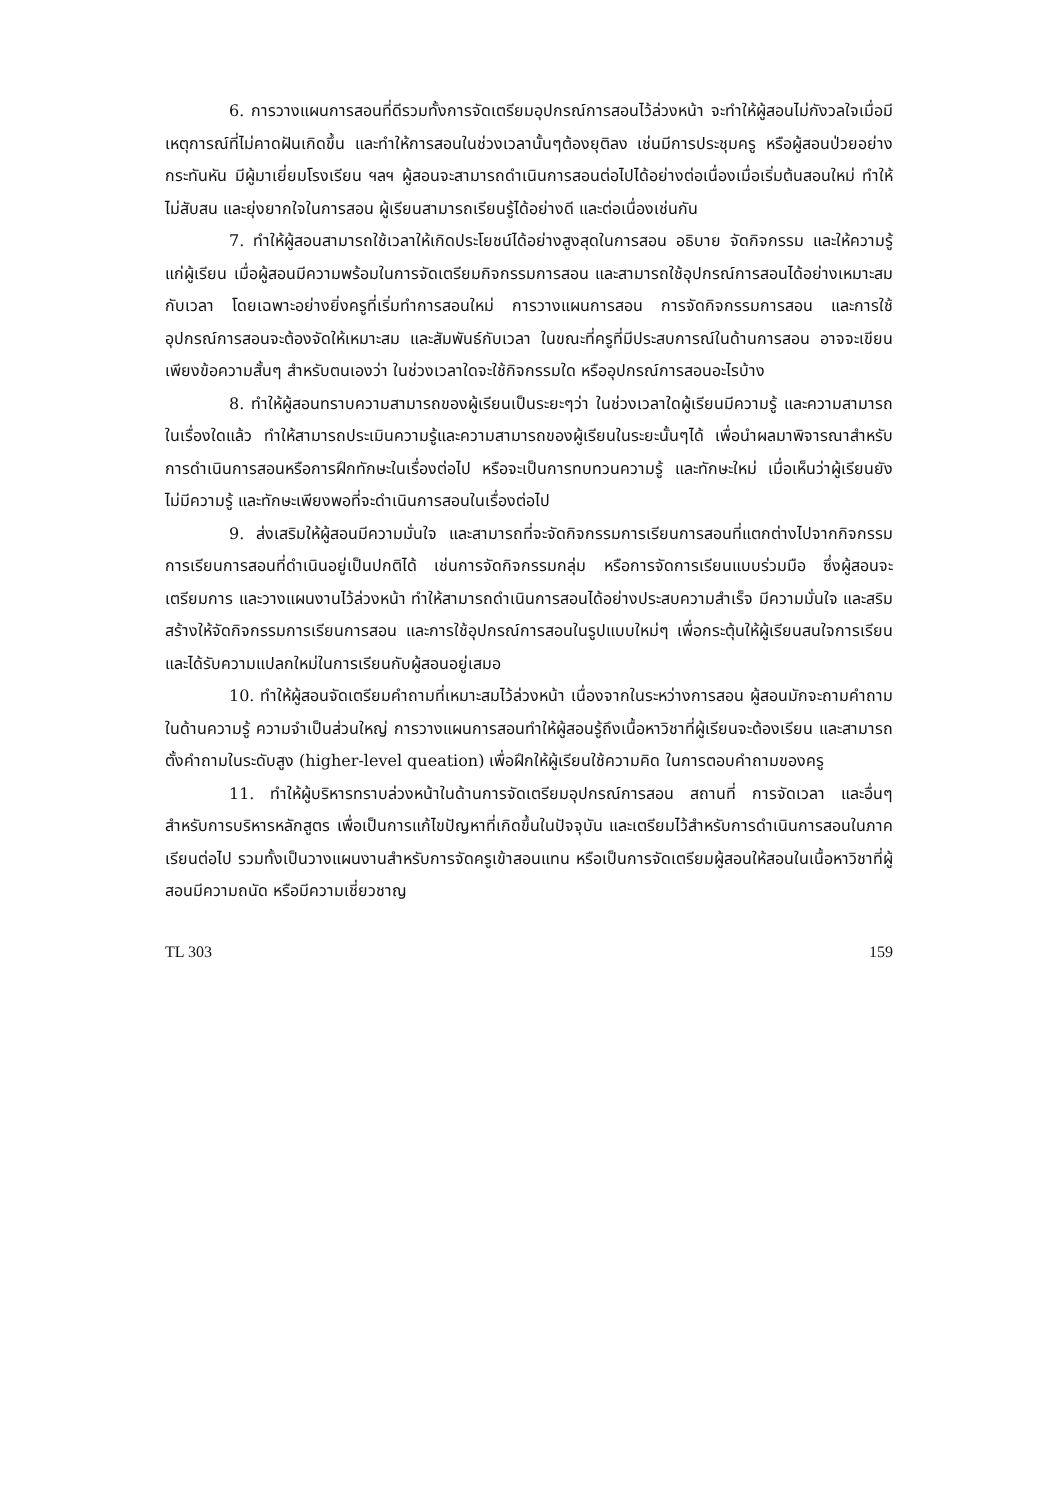6. การวางแผนการสอนที่ดีรวมทั้งการจัดเตรียมอุปกรณ์การสอนไว้ล่วงหน้า จะทำให้ผู้สอนไม่กังวลใจเมื่อมีเหตุการณ์ที่ไม่คาดฝันเกิดขึ้น และทำให้การสอนในช่วงเวลานั้นๆต้องยุติลง เช่นมีการประชุมครู หรือผู้สอนป่วยอย่างกระทันหัน มีผู้มาเยี่ยมโรงเรียน ฯลฯ ผู้สอนจะสามารถดำเนินการสอนต่อไปได้อย่างต่อเนื่องเมื่อเริ่มต้นสอนใหม่ ทำให้ไม่สับสน และยุ่งยากใจในการสอน ผู้เรียนสามารถเรียนรู้ได้อย่างดี และต่อเนื่องเช่นกัน
7. ทำให้ผู้สอนสามารถใช้เวลาให้เกิดประโยชน์ได้อย่างสูงสุดในการสอน อธิบาย จัดกิจกรรม และให้ความรู้แก่ผู้เรียน เมื่อผู้สอนมีความพร้อมในการจัดเตรียมกิจกรรมการสอน และสามารถใช้อุปกรณ์การสอนได้อย่างเหมาะสมกับเวลา โดยเฉพาะอย่างยิ่งครูที่เริ่มทำการสอนใหม่ การวางแผนการสอน การจัดกิจกรรมการสอน และการใช้อุปกรณ์การสอนจะต้องจัดให้เหมาะสม และสัมพันธ์กับเวลา ในขณะที่ครูที่มีประสบการณ์ในด้านการสอน อาจจะเขียนเพียงข้อความสั้นๆ สำหรับตนเองว่า ในช่วงเวลาใดจะใช้กิจกรรมใด หรืออุปกรณ์การสอนอะไรบ้าง
8. ทำให้ผู้สอนทราบความสามารถของผู้เรียนเป็นระยะๆว่า ในช่วงเวลาใดผู้เรียนมีความรู้ และความสามารถในเรื่องใดแล้ว ทำให้สามารถประเมินความรู้และความสามารถของผู้เรียนในระยะนั้นๆได้ เพื่อนำผลมาพิจารณาสำหรับการดำเนินการสอนหรือการฝึกทักษะในเรื่องต่อไป หรือจะเป็นการทบทวนความรู้ และทักษะใหม่ เมื่อเห็นว่าผู้เรียนยังไม่มีความรู้ และทักษะเพียงพอที่จะดำเนินการสอนในเรื่องต่อไป
9. ส่งเสริมให้ผู้สอนมีความมั่นใจ และสามารถที่จะจัดกิจกรรมการเรียนการสอนที่แตกต่างไปจากกิจกรรมการเรียนการสอนที่ดำเนินอยู่เป็นปกติได้ เช่นการจัดกิจกรรมกลุ่ม หรือการจัดการเรียนแบบร่วมมือ ซึ่งผู้สอนจะเตรียมการ และวางแผนงานไว้ล่วงหน้า ทำให้สามารถดำเนินการสอนได้อย่างประสบความสำเร็จ มีความมั่นใจ และสริมสร้างให้จัดกิจกรรมการเรียนการสอน และการใช้อุปกรณ์การสอนในรูปแบบใหม่ๆ เพื่อกระตุ้นให้ผู้เรียนสนใจการเรียน และได้รับความแปลกใหม่ในการเรียนกับผู้สอนอยู่เสมอ
10. ทำให้ผู้สอนจัดเตรียมคำถามที่เหมาะสมไว้ล่วงหน้า เนื่องจากในระหว่างการสอน ผู้สอนมักจะถามคำถามในด้านความรู้ ความจำเป็นส่วนใหญ่ การวางแผนการสอนทำให้ผู้สอนรู้ถึงเนื้อหาวิชาที่ผู้เรียนจะต้องเรียน และสามารถตั้งคำถามในระดับสูง (higher-level queation) เพื่อฝึกให้ผู้เรียนใช้ความคิด ในการตอบคำถามของครู
11. ทำให้ผู้บริหารทราบล่วงหน้าในด้านการจัดเตรียมอุปกรณ์การสอน สถานที่ การจัดเวลา และอื่นๆ สำหรับการบริหารหลักสูตร เพื่อเป็นการแก้ไขปัญหาที่เกิดขึ้นในปัจจุบัน และเตรียมไว้สำหรับการดำเนินการสอนในภาคเรียนต่อไป รวมทั้งเป็นวางแผนงานสำหรับการจัดครูเข้าสอนแทน หรือเป็นการจัดเตรียมผู้สอนให้สอนในเนื้อหาวิชาที่ผู้สอนมีความถนัด หรือมีความเชี่ยวชาญ
TL 303 159